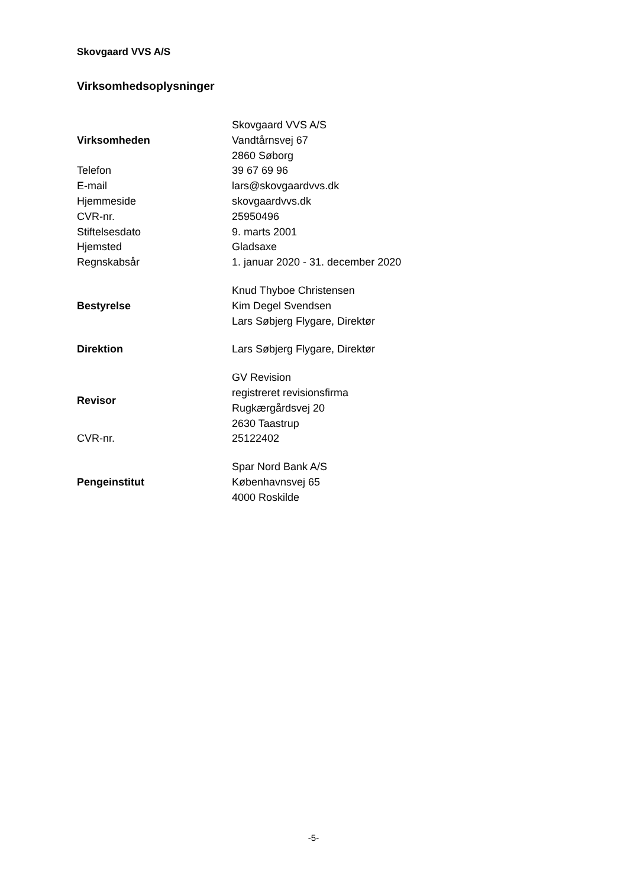Skovgaard VVS A/S
Virksomhedsoplysninger
| Virksomheden | Skovgaard VVS A/S Vandtårnsvej 67 2860 Søborg |
| Telefon | 39 67 69 96 |
| E-mail | lars@skovgaardvvs.dk |
| Hjemmeside | skovgaardvvs.dk |
| CVR-nr. | 25950496 |
| Stiftelsesdato | 9. marts 2001 |
| Hjemsted | Gladsaxe |
| Regnskabsår | 1. januar 2020 - 31. december 2020 |
| Bestyrelse | Knud Thyboe Christensen Kim Degel Svendsen Lars Søbjerg Flygare, Direktør |
| Direktion | Lars Søbjerg Flygare, Direktør |
| Revisor | GV Revision registreret revisionsfirma Rugkærgårdsvej 20 2630 Taastrup |
| CVR-nr. | 25122402 |
| Pengeinstitut | Spar Nord Bank A/S Københavnsvej 65 4000 Roskilde |
-5-